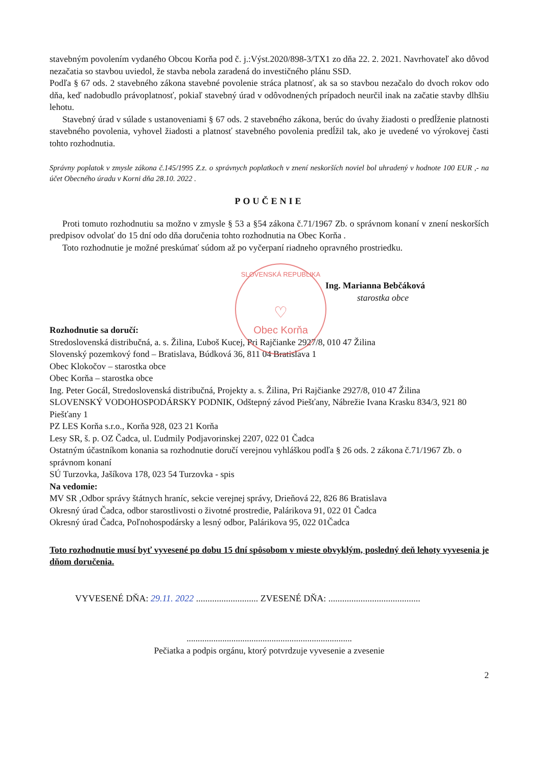stavebným povolením vydaného Obcou Korňa pod č. j.:Výst.2020/898-3/TX1 zo dňa 22. 2. 2021. Navrhovateľ ako dôvod nezačatia so stavbou uviedol, že stavba nebola zaradená do investičného plánu SSD.
Podľa § 67 ods. 2 stavebného zákona stavebné povolenie stráca platnosť, ak sa so stavbou nezačalo do dvoch rokov odo dňa, keď nadobudlo právoplatnosť, pokiaľ stavebný úrad v odôvodnených prípadoch neurčil inak na začatie stavby dlhšiu lehotu.
Stavebný úrad v súlade s ustanoveniami § 67 ods. 2 stavebného zákona, berúc do úvahy žiadosti o predĺženie platnosti stavebného povolenia, vyhovel žiadosti a platnosť stavebného povolenia predĺžil tak, ako je uvedené vo výrokovej časti tohto rozhodnutia.
Správny poplatok v zmysle zákona č.145/1995 Z.z. o správnych poplatkoch v znení neskorších noviel bol uhradený v hodnote 100 EUR ,- na účet Obecného úradu v Korni dňa 28.10. 2022 .
POUČENIE
Proti tomuto rozhodnutiu sa možno v zmysle § 53 a §54 zákona č.71/1967 Zb. o správnom konaní v znení neskorších predpisov odvolať do 15 dní odo dňa doručenia tohto rozhodnutia na Obec Korňa .
Toto rozhodnutie je možné preskúmať súdom až po vyčerpaní riadneho opravného prostriedku.
Ing. Marianna Bebčáková
starostka obce
Rozhodnutie sa doručí:
Stredoslovenská distribučná, a. s. Žilina, Ľuboš Kucej, Pri Rajčianke 2927/8, 010 47 Žilina
Slovenský pozemkový fond – Bratislava, Búdková 36, 811 04 Bratislava 1
Obec Klokočov – starostka obce
Obec Korňa – starostka obce
Ing. Peter Gocál, Stredoslovenská distribučná, Projekty a. s. Žilina, Pri Rajčianke 2927/8, 010 47 Žilina
SLOVENSKÝ VODOHOSPODÁRSKY PODNIK, Odštepný závod Piešťany, Nábrežie Ivana Krasku 834/3, 921 80 Piešťany 1
PZ LES Korňa s.r.o., Korňa 928, 023 21 Korňa
Lesy SR, š. p. OZ Čadca, ul. Ľudmily Podjavorinskej 2207, 022 01 Čadca
Ostatným účastníkom konania sa rozhodnutie doručí verejnou vyhláškou podľa § 26 ods. 2 zákona č.71/1967 Zb. o správnom konaní
SÚ Turzovka, Jašíkova 178, 023 54 Turzovka - spis
Na vedomie:
MV SR ,Odbor správy štátnych hraníc, sekcie verejnej správy, Drieňová 22, 826 86 Bratislava
Okresný úrad Čadca, odbor starostlivosti o životné prostredie, Palárikova 91, 022 01 Čadca
Okresný úrad Čadca, Poľnohospodársky a lesný odbor, Palárikova 95, 022 01Čadca
Toto rozhodnutie musí byť vyvesené po dobu 15 dní spôsobom v mieste obvyklým, posledný deň lehoty vyvesenia je dňom doručenia.
VYVESENÉ DŇA: 29.11. 2022 ........................... ZVESENÉ DŇA: ........................................
..........................................................................
Pečiatka a podpis orgánu, ktorý potvrdzuje vyvesenie a zvesenie
2
SLOVENSKÁ REPUBLIKA
♡
Obec Korňa